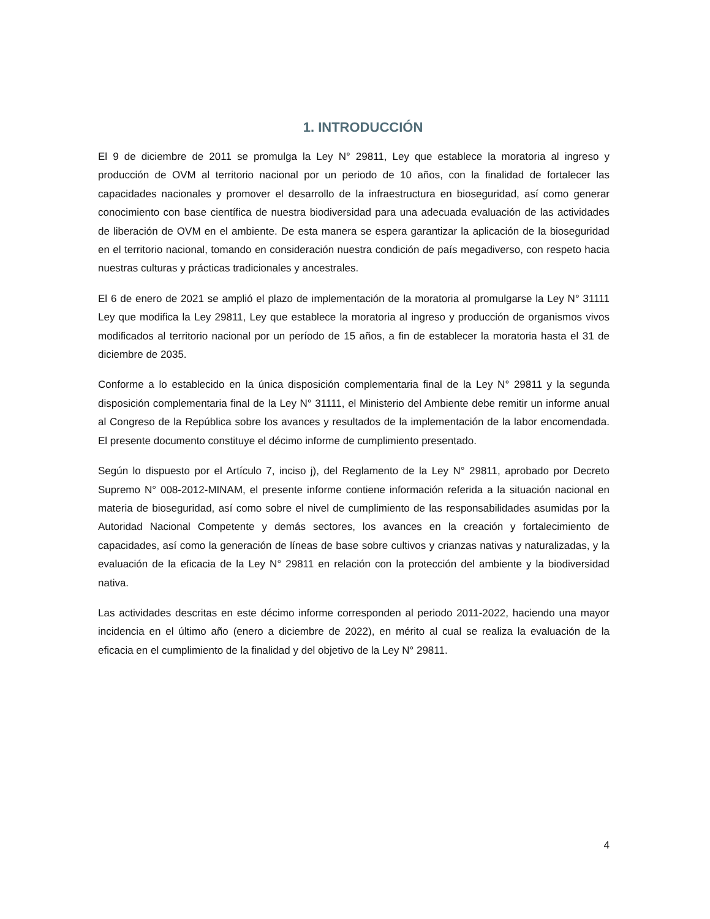1. INTRODUCCIÓN
El 9 de diciembre de 2011 se promulga la Ley N° 29811, Ley que establece la moratoria al ingreso y producción de OVM al territorio nacional por un periodo de 10 años, con la finalidad de fortalecer las capacidades nacionales y promover el desarrollo de la infraestructura en bioseguridad, así como generar conocimiento con base científica de nuestra biodiversidad para una adecuada evaluación de las actividades de liberación de OVM en el ambiente. De esta manera se espera garantizar la aplicación de la bioseguridad en el territorio nacional, tomando en consideración nuestra condición de país megadiverso, con respeto hacia nuestras culturas y prácticas tradicionales y ancestrales.
El 6 de enero de 2021 se amplió el plazo de implementación de la moratoria al promulgarse la Ley N° 31111 Ley que modifica la Ley 29811, Ley que establece la moratoria al ingreso y producción de organismos vivos modificados al territorio nacional por un período de 15 años, a fin de establecer la moratoria hasta el 31 de diciembre de 2035.
Conforme a lo establecido en la única disposición complementaria final de la Ley N° 29811 y la segunda disposición complementaria final de la Ley N° 31111, el Ministerio del Ambiente debe remitir un informe anual al Congreso de la República sobre los avances y resultados de la implementación de la labor encomendada. El presente documento constituye el décimo informe de cumplimiento presentado.
Según lo dispuesto por el Artículo 7, inciso j), del Reglamento de la Ley N° 29811, aprobado por Decreto Supremo N° 008-2012-MINAM, el presente informe contiene información referida a la situación nacional en materia de bioseguridad, así como sobre el nivel de cumplimiento de las responsabilidades asumidas por la Autoridad Nacional Competente y demás sectores, los avances en la creación y fortalecimiento de capacidades, así como la generación de líneas de base sobre cultivos y crianzas nativas y naturalizadas, y la evaluación de la eficacia de la Ley N° 29811 en relación con la protección del ambiente y la biodiversidad nativa.
Las actividades descritas en este décimo informe corresponden al periodo 2011-2022, haciendo una mayor incidencia en el último año (enero a diciembre de 2022), en mérito al cual se realiza la evaluación de la eficacia en el cumplimiento de la finalidad y del objetivo de la Ley N° 29811.
4